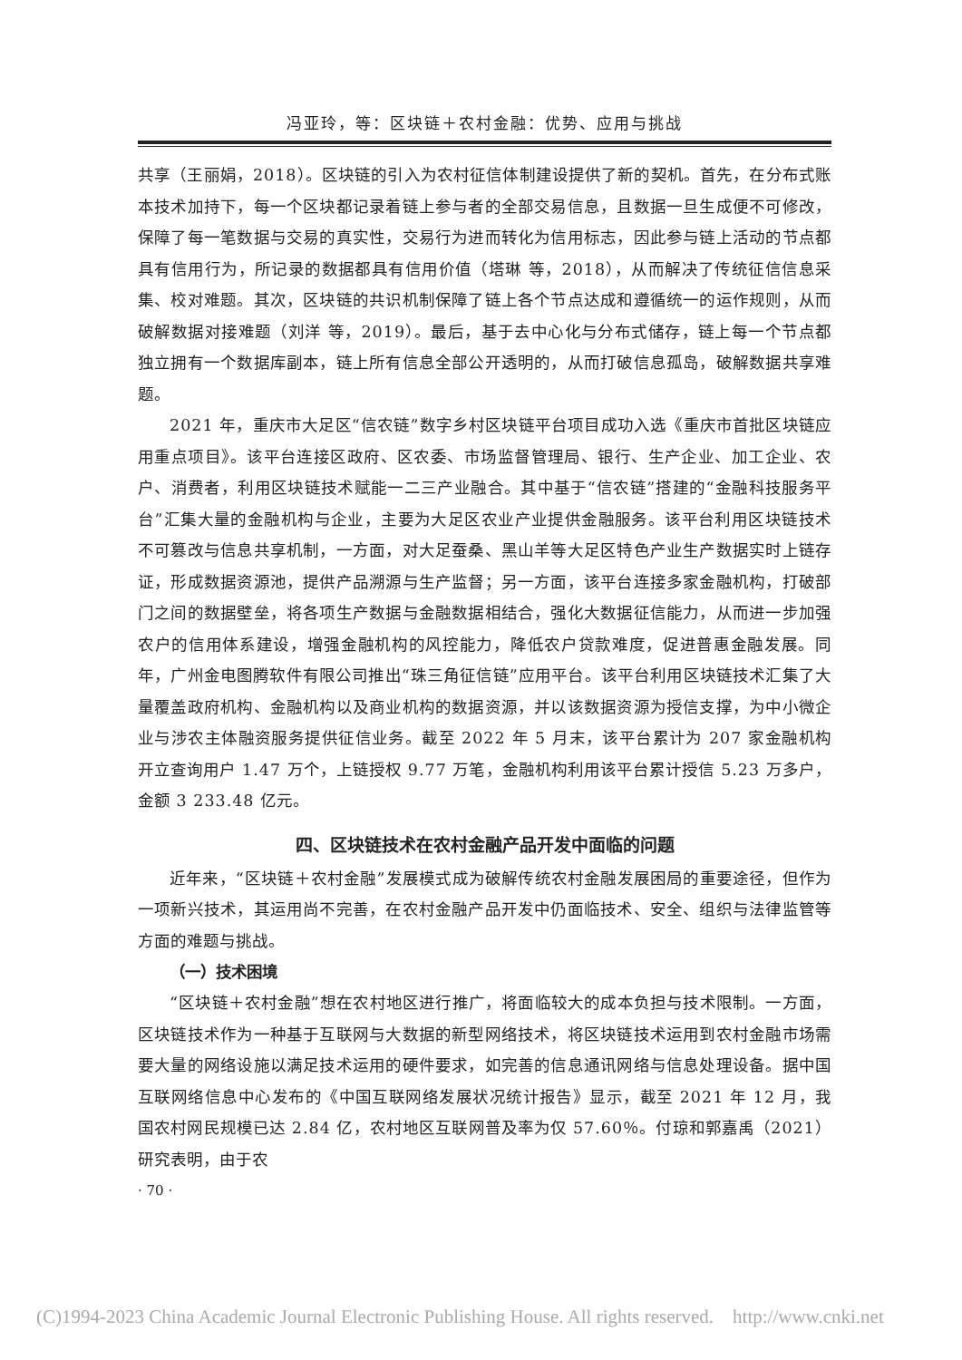冯亚玲，等：区块链＋农村金融：优势、应用与挑战
共享（王丽娟，2018）。区块链的引入为农村征信体制建设提供了新的契机。首先，在分布式账本技术加持下，每一个区块都记录着链上参与者的全部交易信息，且数据一旦生成便不可修改，保障了每一笔数据与交易的真实性，交易行为进而转化为信用标志，因此参与链上活动的节点都具有信用行为，所记录的数据都具有信用价值（塔琳 等，2018），从而解决了传统征信信息采集、校对难题。其次，区块链的共识机制保障了链上各个节点达成和遵循统一的运作规则，从而破解数据对接难题（刘洋 等，2019）。最后，基于去中心化与分布式储存，链上每一个节点都独立拥有一个数据库副本，链上所有信息全部公开透明的，从而打破信息孤岛，破解数据共享难题。
2021 年，重庆市大足区“信农链”数字乡村区块链平台项目成功入选《重庆市首批区块链应用重点项目》。该平台连接区政府、区农委、市场监督管理局、银行、生产企业、加工企业、农户、消费者，利用区块链技术赋能一二三产业融合。其中基于“信农链”搭建的“金融科技服务平台”汇集大量的金融机构与企业，主要为大足区农业产业提供金融服务。该平台利用区块链技术不可篡改与信息共享机制，一方面，对大足蚕桑、黑山羊等大足区特色产业生产数据实时上链存证，形成数据资源池，提供产品溯源与生产监督；另一方面，该平台连接多家金融机构，打破部门之间的数据壁垒，将各项生产数据与金融数据相结合，强化大数据征信能力，从而进一步加强农户的信用体系建设，增强金融机构的风控能力，降低农户贷款难度，促进普惠金融发展。同年，广州金电图腾软件有限公司推出“珠三角征信链”应用平台。该平台利用区块链技术汇集了大量覆盖政府机构、金融机构以及商业机构的数据资源，并以该数据资源为授信支撑，为中小微企业与涉农主体融资服务提供征信业务。截至 2022 年 5 月末，该平台累计为 207 家金融机构开立查询用户 1.47 万个，上链授权 9.77 万笔，金融机构利用该平台累计授信 5.23 万多户，金额 3 233.48 亿元。
四、区块链技术在农村金融产品开发中面临的问题
近年来，“区块链＋农村金融”发展模式成为破解传统农村金融发展困局的重要途径，但作为一项新兴技术，其运用尚不完善，在农村金融产品开发中仍面临技术、安全、组织与法律监管等方面的难题与挑战。
（一）技术困境
“区块链＋农村金融”想在农村地区进行推广，将面临较大的成本负担与技术限制。一方面，区块链技术作为一种基于互联网与大数据的新型网络技术，将区块链技术运用到农村金融市场需要大量的网络设施以满足技术运用的硬件要求，如完善的信息通讯网络与信息处理设备。据中国互联网络信息中心发布的《中国互联网络发展状况统计报告》显示，截至 2021 年 12 月，我国农村网民规模已达 2.84 亿，农村地区互联网普及率为仅 57.60％。付琼和郭嘉禹（2021）研究表明，由于农
· 70 ·
(C)1994-2023 China Academic Journal Electronic Publishing House. All rights reserved. http://www.cnki.net